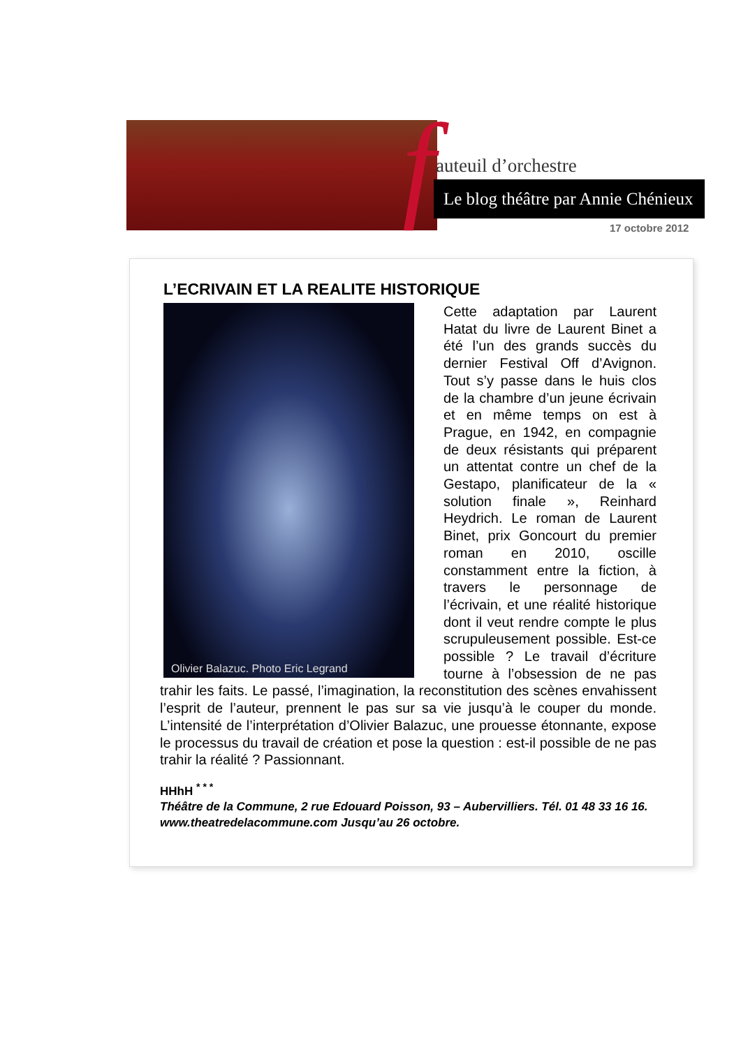f auteuil d’orchestre
Le blog théâtre par Annie Chénieux
17 octobre 2012
L’ECRIVAIN ET LA REALITE HISTORIQUE
Olivier Balazuc. Photo Eric Legrand
Cette adaptation par Laurent Hatat du livre de Laurent Binet a été l’un des grands succès du dernier Festival Off d’Avignon. Tout s’y passe dans le huis clos de la chambre d’un jeune écrivain et en même temps on est à Prague, en 1942, en compagnie de deux résistants qui préparent un attentat contre un chef de la Gestapo, planificateur de la « solution finale », Reinhard Heydrich. Le roman de Laurent Binet, prix Goncourt du premier roman en 2010, oscille constamment entre la fiction, à travers le personnage de l’écrivain, et une réalité historique dont il veut rendre compte le plus scrupuleusement possible. Est-ce possible ? Le travail d’écriture tourne à l’obsession de ne pas trahir les faits. Le passé, l’imagination, la reconstitution des scènes envahissent l’esprit de l’auteur, prennent le pas sur sa vie jusqu’à le couper du monde. L’intensité de l’interprétation d’Olivier Balazuc, une prouesse étonnante, expose le processus du travail de création et pose la question : est-il possible de ne pas trahir la réalité ? Passionnant.
HHhH <sup>* * *</sup>
Théâtre de la Commune, 2 rue Edouard Poisson, 93 – Aubervilliers. Tél. 01 48 33 16 16. www.theatredelacommune.com Jusqu’au 26 octobre.